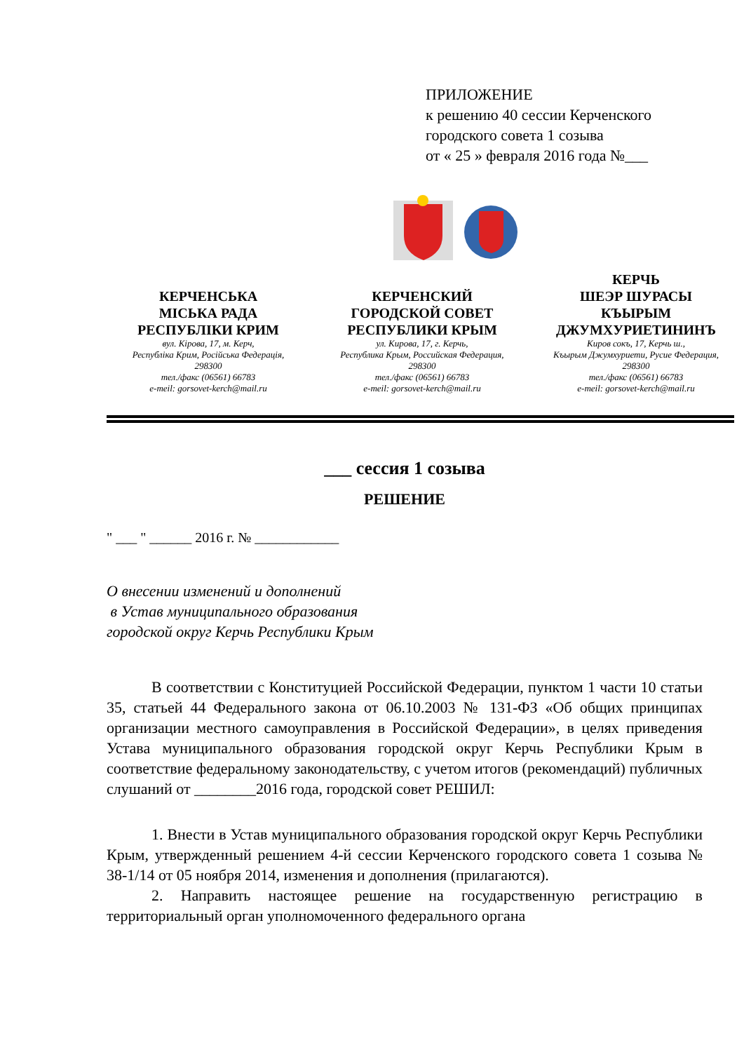ПРИЛОЖЕНИЕ
к решению 40 сессии Керченского
городского совета 1 созыва
от « 25 » февраля 2016 года №___
КЕРЧЕНСЬКА
МІСЬКА РАДА
РЕСПУБЛІКИ КРИМ
вул. Кірова, 17, м. Керч,
Республіка Крим, Російська Федерація,
298300
тел./факс (06561) 66783
e-meil: gorsovet-kerch@mail.ru
КЕРЧЕНСКИЙ
ГОРОДСКОЙ СОВЕТ
РЕСПУБЛИКИ КРЫМ
ул. Кирова, 17, г. Керчь,
Республика Крым, Российская Федерация,
298300
тел./факс (06561) 66783
e-meil: gorsovet-kerch@mail.ru
КЕРЧЬ
ШЕЭР ШУРАСЫ
КЪЫРЫМ
ДЖУМХУРИЕТИНИНЪ
Киров сокъ, 17, Керчь ш.,
Къырым Джумхуриети, Русие Федерация,
298300
тел./факс (06561) 66783
e-meil: gorsovet-kerch@mail.ru
___ сессия 1 созыва
РЕШЕНИЕ
" ___ " ______ 2016 г. № ____________
О внесении изменений и дополнений
в Устав муниципального образования
городской округ Керчь Республики Крым
В соответствии с Конституцией Российской Федерации, пунктом 1 части 10 статьи 35, статьей 44 Федерального закона от 06.10.2003 № 131-ФЗ «Об общих принципах организации местного самоуправления в Российской Федерации», в целях приведения Устава муниципального образования городской округ Керчь Республики Крым в соответствие федеральному законодательству, с учетом итогов (рекомендаций) публичных слушаний от ________2016 года, городской совет РЕШИЛ:
1. Внести в Устав муниципального образования городской округ Керчь Республики Крым, утвержденный решением 4-й сессии Керченского городского совета 1 созыва № 38-1/14 от 05 ноября 2014, изменения и дополнения (прилагаются).
2. Направить настоящее решение на государственную регистрацию в территориальный орган уполномоченного федерального органа